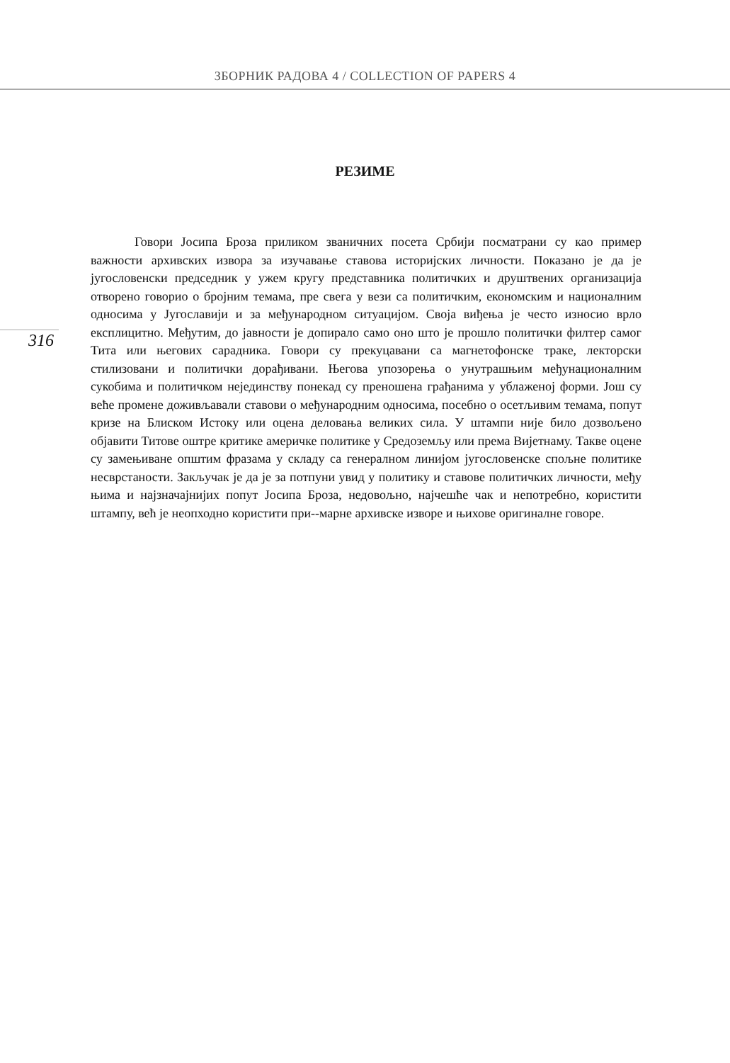ЗБОРНИК РАДОВА 4 / COLLECTION OF PAPERS 4
316
РЕЗИМЕ
Говори Јосипа Броза приликом званичних посета Србији посматрани су као пример важности архивских извора за изучавање ставова историјских личности. Показано је да је југословенски председник у ужем кругу представника политичких и друштвених организација отворено говорио о бројним темама, пре свега у вези са политичким, економским и националним односима у Југославији и за међународном ситуацијом. Своја виђења је често износио врло експлицитно. Међутим, до јавности је допирало само оно што је прошло политички филтер самог Тита или његових сарадника. Говори су прекуцавани са магнетофонске траке, лекторски стилизовани и политички дорађивани. Његова упозорења о унутрашњим међунационалним сукобима и политичком нејединству понекад су преношена грађанима у ублаженој форми. Још су веће промене доживљавали ставови о међународним односима, посебно о осетљивим темама, попут кризе на Блиском Истоку или оцена деловања великих сила. У штампи није било дозвољено објавити Титове оштре критике америчке политике у Средоземљу или према Вијетнаму. Такве оцене су замењиване општим фразама у складу са генералном линијом југословенске спољне политике несврстаности. Закључак је да је за потпуни увид у политику и ставове политичких личности, међу њима и најзначајнијих попут Јосипа Броза, недовољно, најчешће чак и непотребно, користити штампу, већ је неопходно користити при--марне архивске изворе и њихове оригиналне говоре.